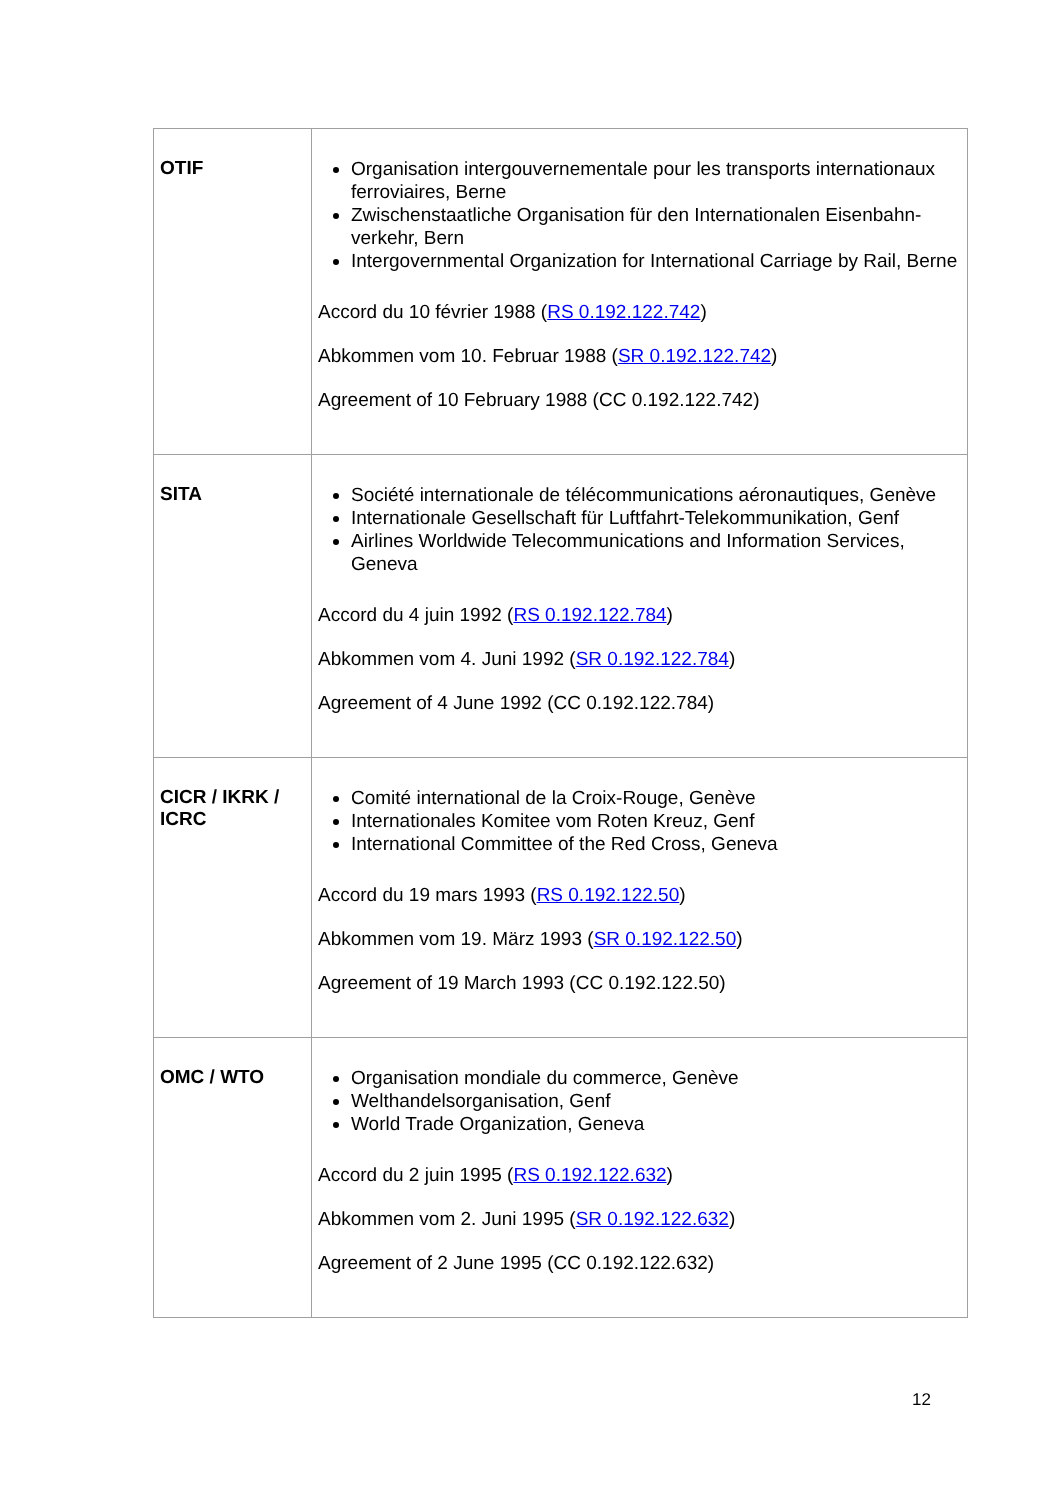| OTIF | Organisation intergouvernementale pour les transports internationaux ferroviaires, Berne Zwischenstaatliche Organisation für den Internationalen Eisenbahn-verkehr, Bern Intergovernmental Organization for International Carriage by Rail, Berne Accord du 10 février 1988 ( RS 0.192.122.742 ) Abkommen vom 10. Februar 1988 ( SR 0.192.122.742 ) Agreement of 10 February 1988 (CC 0.192.122.742) |
| SITA | Société internationale de télécommunications aéronautiques, Genève Internationale Gesellschaft für Luftfahrt-Telekommunikation, Genf Airlines Worldwide Telecommunications and Information Services, Geneva Accord du 4 juin 1992 ( RS 0.192.122.784 ) Abkommen vom 4. Juni 1992 ( SR 0.192.122.784 ) Agreement of 4 June 1992 (CC 0.192.122.784) |
| CICR / IKRK / ICRC | Comité international de la Croix-Rouge, Genève Internationales Komitee vom Roten Kreuz, Genf International Committee of the Red Cross, Geneva Accord du 19 mars 1993 ( RS 0.192.122.50 ) Abkommen vom 19. März 1993 ( SR 0.192.122.50 ) Agreement of 19 March 1993 (CC 0.192.122.50) |
| OMC / WTO | Organisation mondiale du commerce, Genève Welthandelsorganisation, Genf World Trade Organization, Geneva Accord du 2 juin 1995 ( RS 0.192.122.632 ) Abkommen vom 2. Juni 1995 ( SR 0.192.122.632 ) Agreement of 2 June 1995 (CC 0.192.122.632) |
12